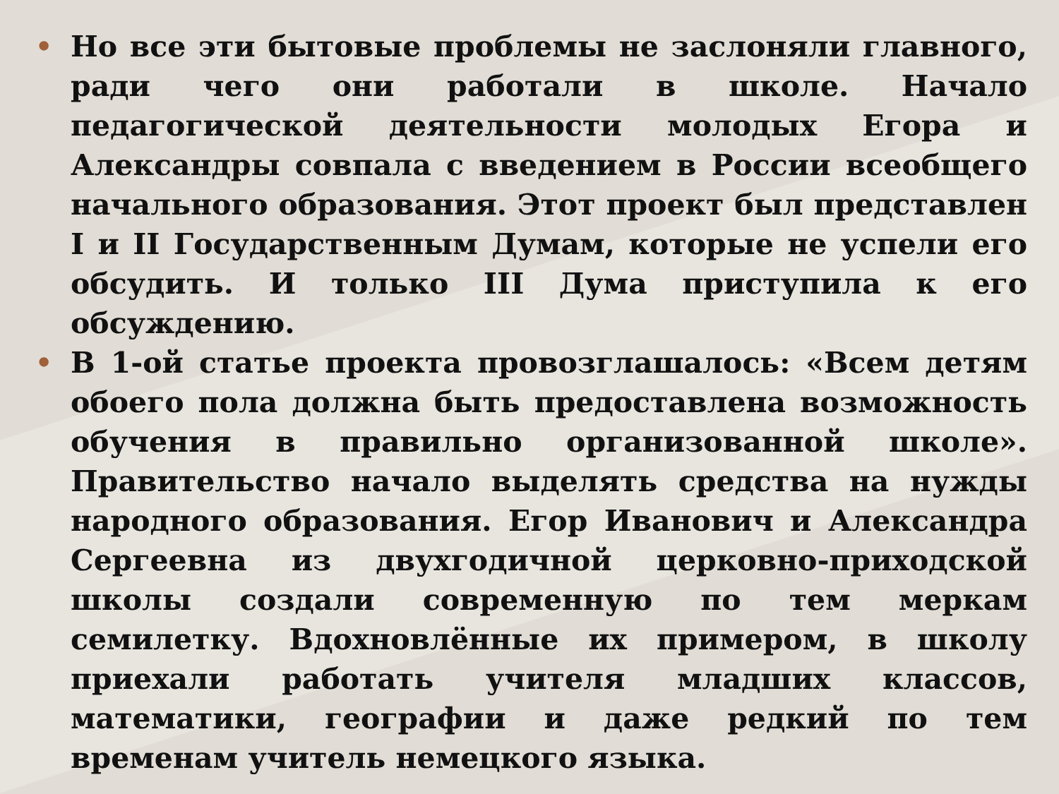• Но все эти бытовые проблемы не заслоняли главного, ради чего они работали в школе. Начало педагогической деятельности молодых Егора и Александры совпала с введением в России всеобщего начального образования. Этот проект был представлен I и II Государственным Думам, которые не успели его обсудить. И только III Дума приступила к его обсуждению.
• В 1-ой статье проекта провозглашалось: «Всем детям обоего пола должна быть предоставлена возможность обучения в правильно организованной школе». Правительство начало выделять средства на нужды народного образования. Егор Иванович и Александра Сергеевна из двухгодичной церковно-приходской школы создали современную по тем меркам семилетку. Вдохновлённые их примером, в школу приехали работать учителя младших классов, математики, географии и даже редкий по тем временам учитель немецкого языка.